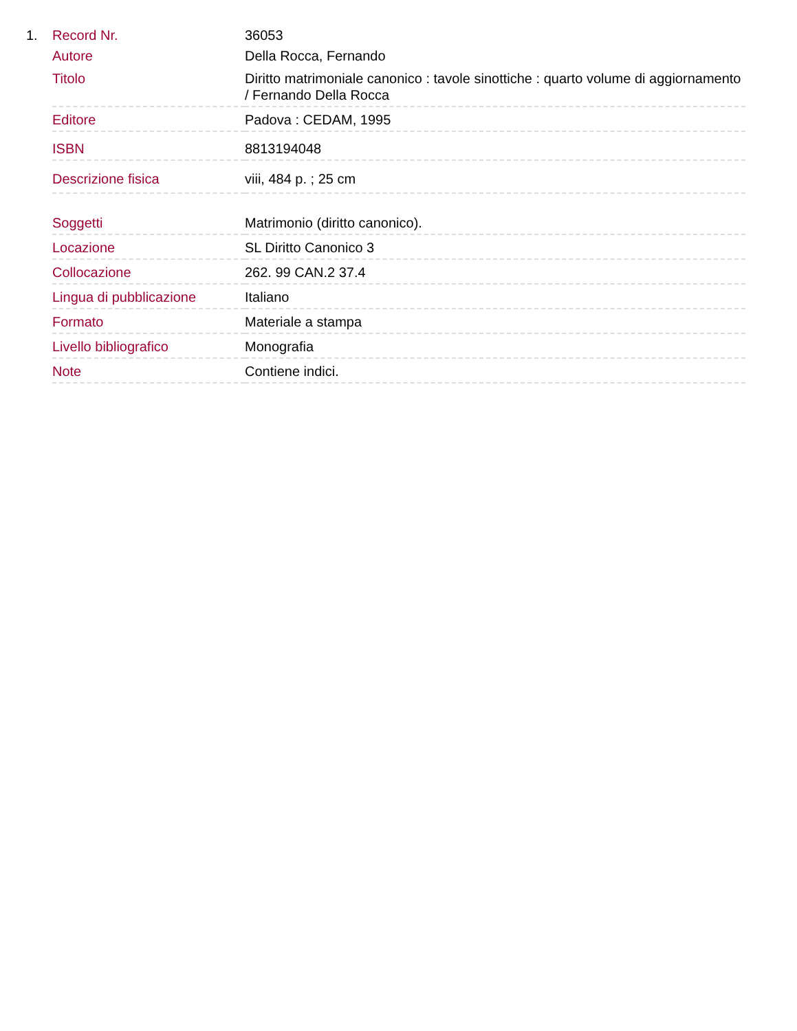1.
| Record Nr. | 36053 |
| Autore | Della Rocca, Fernando |
| Titolo | Diritto matrimoniale canonico : tavole sinottiche : quarto volume di aggiornamento / Fernando Della Rocca |
| Editore | Padova : CEDAM, 1995 |
| ISBN | 8813194048 |
| Descrizione fisica | viii, 484 p. ; 25 cm |
| Soggetti | Matrimonio (diritto canonico). |
| Locazione | SL Diritto Canonico 3 |
| Collocazione | 262. 99 CAN.2 37.4 |
| Lingua di pubblicazione | Italiano |
| Formato | Materiale a stampa |
| Livello bibliografico | Monografia |
| Note | Contiene indici. |